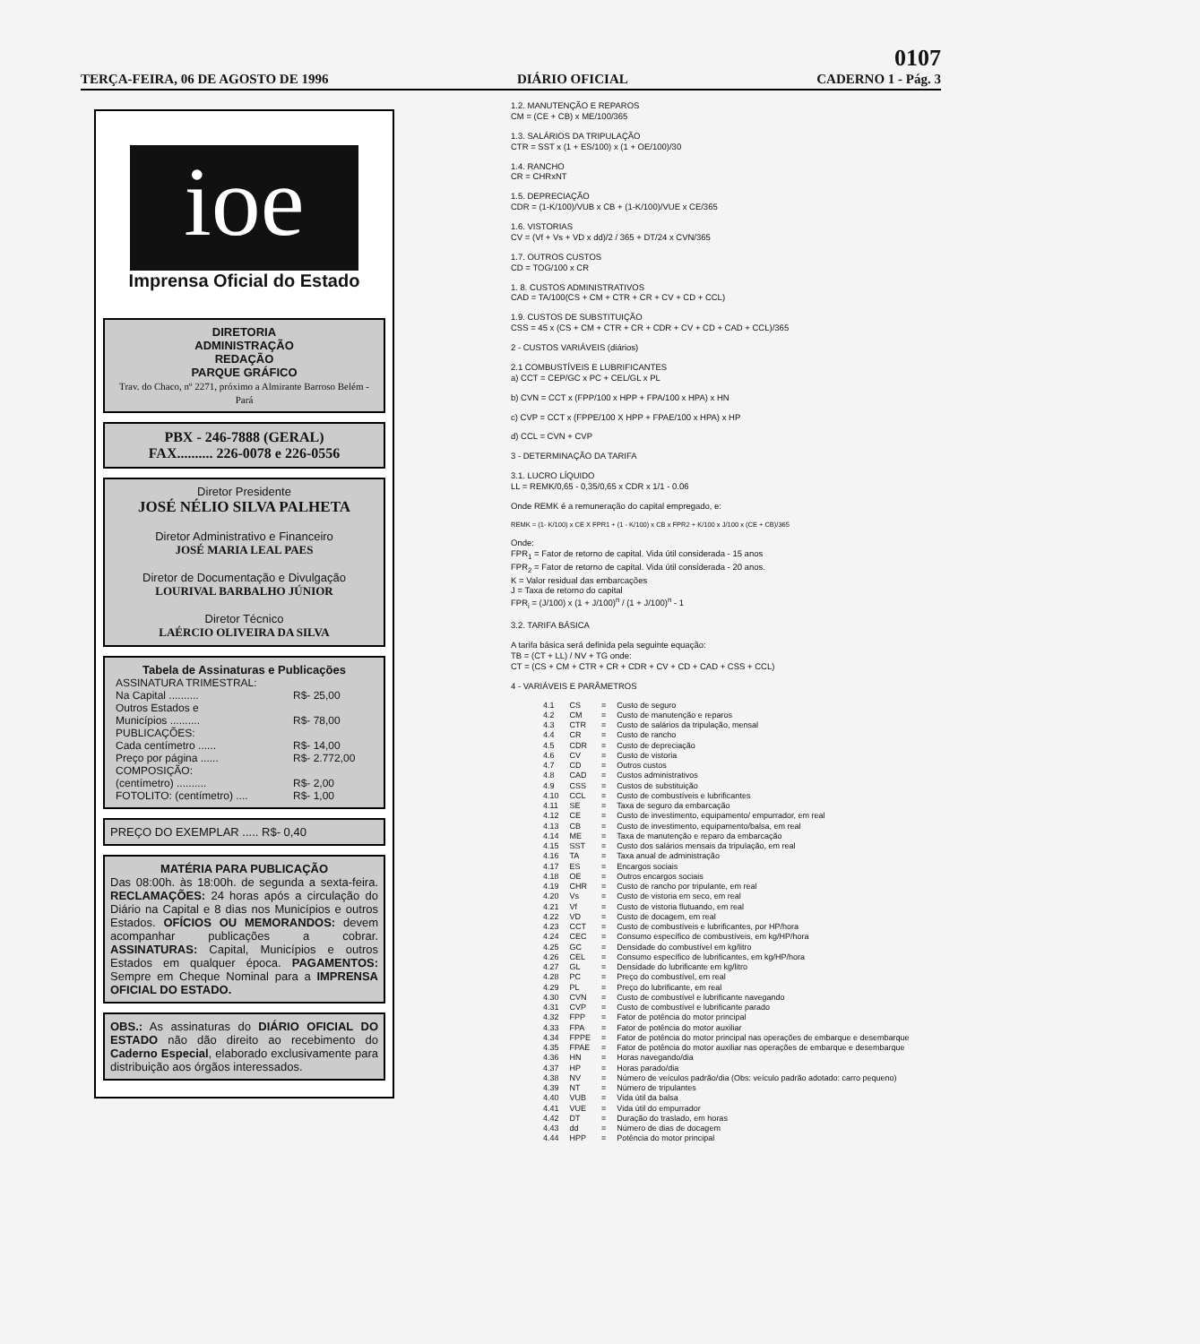TERÇA-FEIRA, 06 DE AGOSTO DE 1996 DIÁRIO OFICIAL 0107
CADERNO 1 - Pág. 3
ioe
Imprensa Oficial do Estado
DIRETORIA
ADMINISTRAÇÃO
REDAÇÃO
PARQUE GRÁFICO
Trav. do Chaco, nº 2271, próximo a Almirante Barroso Belém - Pará
PBX - 246-7888 (GERAL)
FAX.......... 226-0078 e 226-0556
Diretor Presidente
JOSÉ NÉLIO SILVA PALHETA
Diretor Administrativo e Financeiro
JOSÉ MARIA LEAL PAES
Diretor de Documentação e Divulgação
LOURIVAL BARBALHO JÚNIOR
Diretor Técnico
LAÉRCIO OLIVEIRA DA SILVA
Tabela de Assinaturas e Publicações
| ASSINATURA TRIMESTRAL: | |
| Na Capital .......... | R$- 25,00 |
| Outros Estados e | |
| Municípios .......... | R$- 78,00 |
| PUBLICAÇÕES: | |
| Cada centímetro ...... | R$- 14,00 |
| Preço por página ...... | R$- 2.772,00 |
| COMPOSIÇÃO: | |
| (centímetro) .......... | R$- 2,00 |
| FOTOLITO: (centímetro) .... | R$- 1,00 |
PREÇO DO EXEMPLAR ..... R$- 0,40
MATÉRIA PARA PUBLICAÇÃO
Das 08:00h. às 18:00h. de segunda a sexta-feira. RECLAMAÇÕES: 24 horas após a circulação do Diário na Capital e 8 dias nos Municípios e outros Estados. OFÍCIOS OU MEMORANDOS: devem acompanhar publicações a cobrar. ASSINATURAS: Capital, Municípios e outros Estados em qualquer época. PAGAMENTOS: Sempre em Cheque Nominal para a IMPRENSA OFICIAL DO ESTADO.
OBS.: As assinaturas do DIÁRIO OFICIAL DO ESTADO não dão direito ao recebimento do Caderno Especial, elaborado exclusivamente para distribuição aos órgãos interessados.
1.2. MANUTENÇÃO E REPAROS
CM = (CE + CB) x ME/100/365
1.3. SALÁRIOS DA TRIPULAÇÃO
CTR = SST x (1 + ES/100) x (1 + OE/100)/30
1.4. RANCHO
CR = CHRxNT
1.5. DEPRECIAÇÃO
CDR = (1-K/100)/VUB x CB + (1-K/100)/VUE x CE/365
1.6. VISTORIAS
CV = (Vf + Vs + VD x dd)/2 / 365 + DT/24 x CVN/365
1.7. OUTROS CUSTOS
CD = TOG/100 x CR
1. 8. CUSTOS ADMINISTRATIVOS
CAD = TA/100(CS + CM + CTR + CR + CV + CD + CCL)
1.9. CUSTOS DE SUBSTITUIÇÃO
CSS = 45 x (CS + CM + CTR + CR + CDR + CV + CD + CAD + CCL)/365
2 - CUSTOS VARIÁVEIS (diários)
2.1 COMBUSTÍVEIS E LUBRIFICANTES
a) CCT = CEP/GC x PC + CEL/GL x PL
b) CVN = CCT x (FPP/100 x HPP + FPA/100 x HPA) x HN
c) CVP = CCT x (FPPE/100 X HPP + FPAE/100 x HPA) x HP
d) CCL = CVN + CVP
3 - DETERMINAÇÃO DA TARIFA
3.1. LUCRO LÍQUIDO
LL = REMK/0,65 - 0,35/0,65 x CDR x 1/1 - 0.06
Onde REMK é a remuneração do capital empregado, e:
REMK = (1- K/100) x CE X FPR1 + (1 - K/100) x CB x FPR2 + K/100 x J/100 x (CE + CB)/365
Onde:
FPR<sub>1</sub> = Fator de retorno de capital. Vida útil considerada - 15 anos
FPR<sub>2</sub> = Fator de retorno de capital. Vida útil considerada - 20 anos.
K = Valor residual das embarcações
J = Taxa de retorno do capital
FPR<sub>i</sub> = (J/100) x (1 + J/100)<sup>n</sup> / (1 + J/100)<sup>n</sup> - 1
3.2. TARIFA BÁSICA
A tarifa básica será definida pela seguinte equação:
TB = (CT + LL) / NV + TG onde:
CT = (CS + CM + CTR + CR + CDR + CV + CD + CAD + CSS + CCL)
4 - VARIÁVEIS E PARÂMETROS
| 4.1 | CS | = | Custo de seguro |
| 4.2 | CM | = | Custo de manutenção e reparos |
| 4.3 | CTR | = | Custo de salários da tripulação, mensal |
| 4.4 | CR | = | Custo de rancho |
| 4.5 | CDR | = | Custo de depreciação |
| 4.6 | CV | = | Custo de vistoria |
| 4.7 | CD | = | Outros custos |
| 4.8 | CAD | = | Custos administrativos |
| 4.9 | CSS | = | Custos de substituição |
| 4.10 | CCL | = | Custo de combustíveis e lubrificantes |
| 4.11 | SE | = | Taxa de seguro da embarcação |
| 4.12 | CE | = | Custo de investimento, equipamento/ empurrador, em real |
| 4.13 | CB | = | Custo de investimento, equipamento/balsa, em real |
| 4.14 | ME | = | Taxa de manutenção e reparo da embarcação |
| 4.15 | SST | = | Custo dos salários mensais da tripulação, em real |
| 4.16 | TA | = | Taxa anual de administração |
| 4.17 | ES | = | Encargos sociais |
| 4.18 | OE | = | Outros encargos sociais |
| 4.19 | CHR | = | Custo de rancho por tripulante, em real |
| 4.20 | Vs | = | Custo de vistoria em seco, em real |
| 4.21 | Vf | = | Custo de vistoria flutuando, em real |
| 4.22 | VD | = | Custo de docagem, em real |
| 4.23 | CCT | = | Custo de combustíveis e lubrificantes, por HP/hora |
| 4.24 | CEC | = | Consumo específico de combustíveis, em kg/HP/hora |
| 4.25 | GC | = | Densidade do combustível em kg/litro |
| 4.26 | CEL | = | Consumo específico de lubrificantes, em kg/HP/hora |
| 4.27 | GL | = | Densidade do lubrificante em kg/litro |
| 4.28 | PC | = | Preço do combustível, em real |
| 4.29 | PL | = | Preço do lubrificante, em real |
| 4.30 | CVN | = | Custo de combustível e lubrificante navegando |
| 4.31 | CVP | = | Custo de combustível e lubrificante parado |
| 4.32 | FPP | = | Fator de potência do motor principal |
| 4.33 | FPA | = | Fator de potência do motor auxiliar |
| 4.34 | FPPE | = | Fator de potência do motor principal nas operações de embarque e desembarque |
| 4.35 | FPAE | = | Fator de potência do motor auxiliar nas operações de embarque e desembarque |
| 4.36 | HN | = | Horas navegando/dia |
| 4.37 | HP | = | Horas parado/dia |
| 4.38 | NV | = | Número de veículos padrão/dia (Obs: veículo padrão adotado: carro pequeno) |
| 4.39 | NT | = | Número de tripulantes |
| 4.40 | VUB | = | Vida útil da balsa |
| 4.41 | VUE | = | Vida útil do empurrador |
| 4.42 | DT | = | Duração do traslado, em horas |
| 4.43 | dd | = | Número de dias de docagem |
| 4.44 | HPP | = | Potência do motor principal |